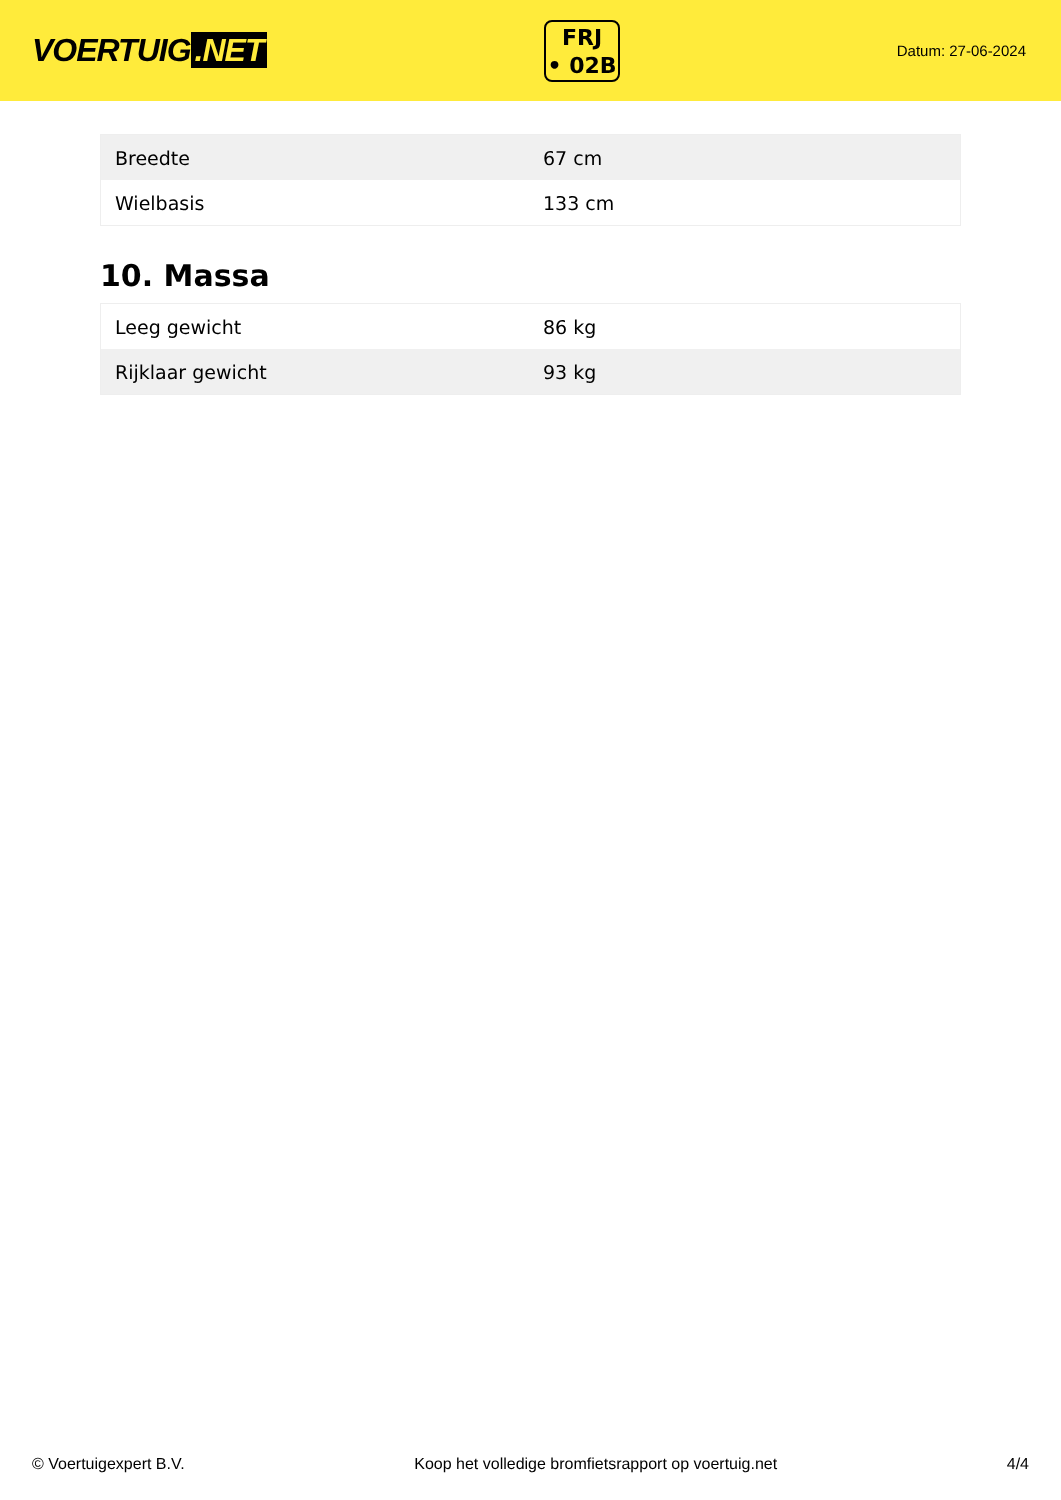VOERTUIG.NET
FRJ
• 02B
Datum: 27-06-2024
| Breedte | 67 cm |
| Wielbasis | 133 cm |
10. Massa
| Leeg gewicht | 86 kg |
| Rijklaar gewicht | 93 kg |
© Voertuigexpert B.V. Koop het volledige bromfietsrapport op voertuig.net 4/4